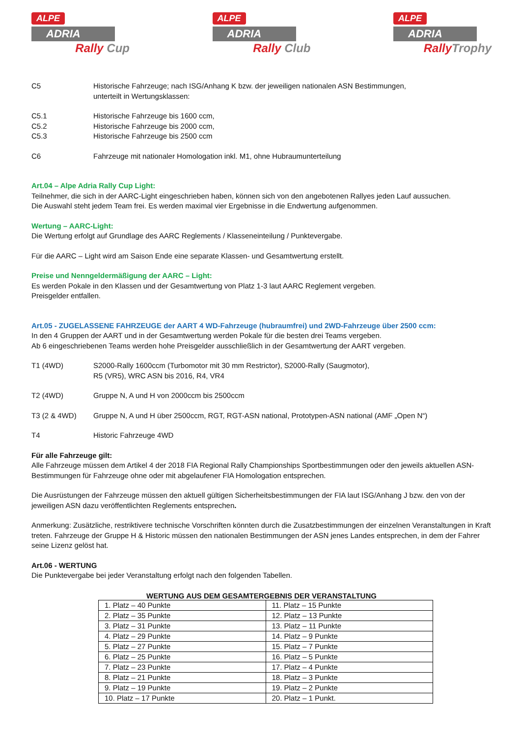ALPE
ADRIA
Rally Cup
ALPE
ADRIA
Rally Club
ALPE
ADRIA
Rally Trophy
C5 Historische Fahrzeuge; nach ISG/Anhang K bzw. der jeweiligen nationalen ASN Bestimmungen,
unterteilt in Wertungsklassen:
C5.1 Historische Fahrzeuge bis 1600 ccm,
C5.2 Historische Fahrzeuge bis 2000 ccm,
C5.3 Historische Fahrzeuge bis 2500 ccm
C6 Fahrzeuge mit nationaler Homologation inkl. M1, ohne Hubraumunterteilung
Art.04 – Alpe Adria Rally Cup Light:
Teilnehmer, die sich in der AARC-Light eingeschrieben haben, können sich von den angebotenen Rallyes jeden Lauf aussuchen.
Die Auswahl steht jedem Team frei. Es werden maximal vier Ergebnisse in die Endwertung aufgenommen.
Wertung – AARC-Light:
Die Wertung erfolgt auf Grundlage des AARC Reglements / Klasseneinteilung / Punktevergabe.
Für die AARC – Light wird am Saison Ende eine separate Klassen- und Gesamtwertung erstellt.
Preise und Nenngeldermäßigung der AARC – Light:
Es werden Pokale in den Klassen und der Gesamtwertung von Platz 1-3 laut AARC Reglement vergeben.
Preisgelder entfallen.
Art.05 - ZUGELASSENE FAHRZEUGE der AART 4 WD-Fahrzeuge (hubraumfrei) und 2WD-Fahrzeuge über 2500 ccm:
In den 4 Gruppen der AART und in der Gesamtwertung werden Pokale für die besten drei Teams vergeben.
Ab 6 eingeschriebenen Teams werden hohe Preisgelder ausschließlich in der Gesamtwertung der AART vergeben.
T1 (4WD) S2000-Rally 1600ccm (Turbomotor mit 30 mm Restrictor), S2000-Rally (Saugmotor),
R5 (VR5), WRC ASN bis 2016, R4, VR4
T2 (4WD) Gruppe N, A und H von 2000ccm bis 2500ccm
T3 (2 & 4WD) Gruppe N, A und H über 2500ccm, RGT, RGT-ASN national, Prototypen-ASN national (AMF „Open N“)
T4 Historic Fahrzeuge 4WD
Für alle Fahrzeuge gilt:
Alle Fahrzeuge müssen dem Artikel 4 der 2018 FIA Regional Rally Championships Sportbestimmungen oder den jeweils aktuellen ASN-Bestimmungen für Fahrzeuge ohne oder mit abgelaufener FIA Homologation entsprechen.
Die Ausrüstungen der Fahrzeuge müssen den aktuell gültigen Sicherheitsbestimmungen der FIA laut ISG/Anhang J bzw. den von der jeweiligen ASN dazu veröffentlichten Reglements entsprechen.
Anmerkung: Zusätzliche, restriktivere technische Vorschriften könnten durch die Zusatzbestimmungen der einzelnen Veranstaltungen in Kraft treten. Fahrzeuge der Gruppe H & Historic müssen den nationalen Bestimmungen der ASN jenes Landes entsprechen, in dem der Fahrer seine Lizenz gelöst hat.
Art.06 - WERTUNG
Die Punktevergabe bei jeder Veranstaltung erfolgt nach den folgenden Tabellen.
WERTUNG AUS DEM GESAMTERGEBNIS DER VERANSTALTUNG
| 1. Platz – 40 Punkte | 11. Platz – 15 Punkte |
| 2. Platz – 35 Punkte | 12. Platz – 13 Punkte |
| 3. Platz – 31 Punkte | 13. Platz – 11 Punkte |
| 4. Platz – 29 Punkte | 14. Platz – 9 Punkte |
| 5. Platz – 27 Punkte | 15. Platz – 7 Punkte |
| 6. Platz – 25 Punkte | 16. Platz – 5 Punkte |
| 7. Platz – 23 Punkte | 17. Platz – 4 Punkte |
| 8. Platz – 21 Punkte | 18. Platz – 3 Punkte |
| 9. Platz – 19 Punkte | 19. Platz – 2 Punkte |
| 10. Platz – 17 Punkte | 20. Platz – 1 Punkt. |